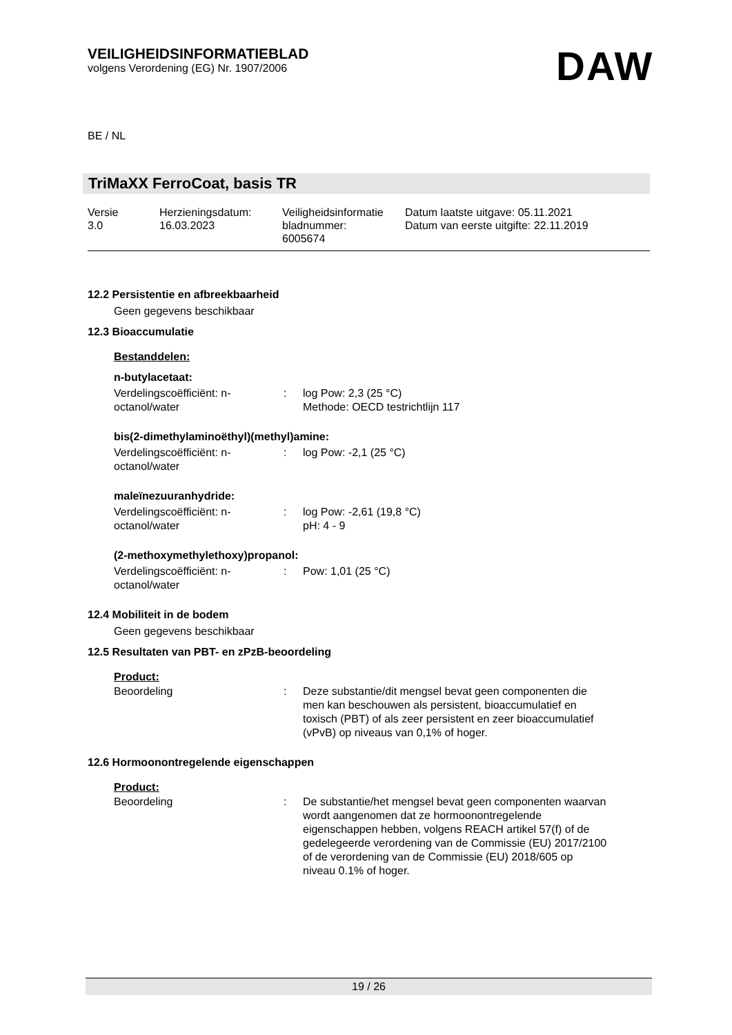VEILIGHEIDSINFORMATIEBLAD
volgens Verordening (EG) Nr. 1907/2006
DAW
BE / NL
TriMaXX FerroCoat, basis TR
| Versie 3.0 | Herzieningsdatum: 16.03.2023 | Veiligheidsinformatie bladnummer: 6005674 | Datum laatste uitgave: 05.11.2021 Datum van eerste uitgifte: 22.11.2019 |
12.2 Persistentie en afbreekbaarheid
Geen gegevens beschikbaar
12.3 Bioaccumulatie
Bestanddelen:
n-butylacetaat:
| Verdelingscoëfficiënt: n- octanol/water | : | log Pow: 2,3 (25 °C) Methode: OECD testrichtlijn 117 |
bis(2-dimethylaminoëthyl)(methyl)amine:
| Verdelingscoëfficiënt: n- octanol/water | : | log Pow: -2,1 (25 °C) |
maleïnezuuranhydride:
| Verdelingscoëfficiënt: n- octanol/water | : | log Pow: -2,61 (19,8 °C) pH: 4 - 9 |
(2-methoxymethylethoxy)propanol:
| Verdelingscoëfficiënt: n- octanol/water | : | Pow: 1,01 (25 °C) |
12.4 Mobiliteit in de bodem
Geen gegevens beschikbaar
12.5 Resultaten van PBT- en zPzB-beoordeling
Product:
| Beoordeling | : | Deze substantie/dit mengsel bevat geen componenten die men kan beschouwen als persistent, bioaccumulatief en toxisch (PBT) of als zeer persistent en zeer bioaccumulatief (vPvB) op niveaus van 0,1% of hoger. |
12.6 Hormoonontregelende eigenschappen
Product:
| Beoordeling | : | De substantie/het mengsel bevat geen componenten waarvan wordt aangenomen dat ze hormoonontregelende eigenschappen hebben, volgens REACH artikel 57(f) of de gedelegeerde verordening van de Commissie (EU) 2017/2100 of de verordening van de Commissie (EU) 2018/605 op niveau 0.1% of hoger. |
19 / 26